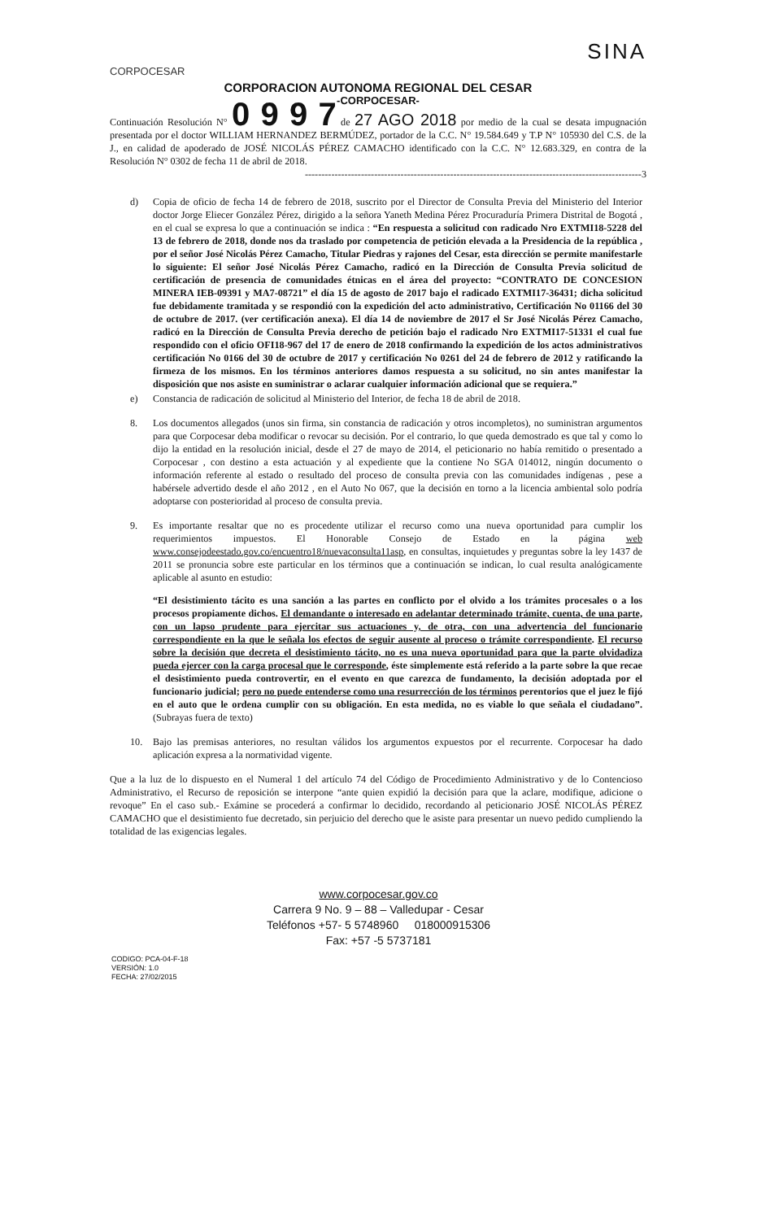CORPOCESAR SINA
CORPORACION AUTONOMA REGIONAL DEL CESAR
-CORPOCESAR-
Continuación Resolución N° 0 9 9 7 de 27 AGO 2018 por medio de la cual se desata impugnación presentada por el doctor WILLIAM HERNANDEZ BERMÚDEZ, portador de la C.C. N° 19.584.649 y T.P N° 105930 del C.S. de la J., en calidad de apoderado de JOSÉ NICOLÁS PÉREZ CAMACHO identificado con la C.C. N° 12.683.329, en contra de la Resolución N° 0302 de fecha 11 de abril de 2018.
------------------------------------------------------------------------------------------------------3
d) Copia de oficio de fecha 14 de febrero de 2018, suscrito por el Director de Consulta Previa del Ministerio del Interior doctor Jorge Eliecer González Pérez, dirigido a la señora Yaneth Medina Pérez Procuraduría Primera Distrital de Bogotá , en el cual se expresa lo que a continuación se indica : “En respuesta a solicitud con radicado Nro EXTMI18-5228 del 13 de febrero de 2018, donde nos da traslado por competencia de petición elevada a la Presidencia de la república , por el señor José Nicolás Pérez Camacho, Titular Piedras y rajones del Cesar, esta dirección se permite manifestarle lo siguiente: El señor José Nicolás Pérez Camacho, radicó en la Dirección de Consulta Previa solicitud de certificación de presencia de comunidades étnicas en el área del proyecto: “CONTRATO DE CONCESION MINERA IEB-09391 y MA7-08721” el día 15 de agosto de 2017 bajo el radicado EXTMI17-36431; dicha solicitud fue debidamente tramitada y se respondió con la expedición del acto administrativo, Certificación No 01166 del 30 de octubre de 2017. (ver certificación anexa). El día 14 de noviembre de 2017 el Sr José Nicolás Pérez Camacho, radicó en la Dirección de Consulta Previa derecho de petición bajo el radicado Nro EXTMI17-51331 el cual fue respondido con el oficio OFI18-967 del 17 de enero de 2018 confirmando la expedición de los actos administrativos certificación No 0166 del 30 de octubre de 2017 y certificación No 0261 del 24 de febrero de 2012 y ratificando la firmeza de los mismos. En los términos anteriores damos respuesta a su solicitud, no sin antes manifestar la disposición que nos asiste en suministrar o aclarar cualquier información adicional que se requiera.”
e) Constancia de radicación de solicitud al Ministerio del Interior, de fecha 18 de abril de 2018.
8. Los documentos allegados (unos sin firma, sin constancia de radicación y otros incompletos), no suministran argumentos para que Corpocesar deba modificar o revocar su decisión. Por el contrario, lo que queda demostrado es que tal y como lo dijo la entidad en la resolución inicial, desde el 27 de mayo de 2014, el peticionario no había remitido o presentado a Corpocesar , con destino a esta actuación y al expediente que la contiene No SGA 014012, ningún documento o información referente al estado o resultado del proceso de consulta previa con las comunidades indígenas , pese a habérsele advertido desde el año 2012 , en el Auto No 067, que la decisión en torno a la licencia ambiental solo podría adoptarse con posterioridad al proceso de consulta previa.
9. Es importante resaltar que no es procedente utilizar el recurso como una nueva oportunidad para cumplir los requerimientos impuestos. El Honorable Consejo de Estado en la página web www.consejodeestado.gov.co/encuentro18/nuevaconsulta11asp, en consultas, inquietudes y preguntas sobre la ley 1437 de 2011 se pronuncia sobre este particular en los términos que a continuación se indican, lo cual resulta analógicamente aplicable al asunto en estudio:
“El desistimiento tácito es una sanción a las partes en conflicto por el olvido a los trámites procesales o a los procesos propiamente dichos. El demandante o interesado en adelantar determinado trámite, cuenta, de una parte, con un lapso prudente para ejercitar sus actuaciones y, de otra, con una advertencia del funcionario correspondiente en la que le señala los efectos de seguir ausente al proceso o trámite correspondiente. El recurso sobre la decisión que decreta el desistimiento tácito, no es una nueva oportunidad para que la parte olvidadiza pueda ejercer con la carga procesal que le corresponde, éste simplemente está referido a la parte sobre la que recae el desistimiento pueda controvertir, en el evento en que carezca de fundamento, la decisión adoptada por el funcionario judicial; pero no puede entenderse como una resurrección de los términos perentorios que el juez le fijó en el auto que le ordena cumplir con su obligación. En esta medida, no es viable lo que señala el ciudadano”. (Subrayas fuera de texto)
10. Bajo las premisas anteriores, no resultan válidos los argumentos expuestos por el recurrente. Corpocesar ha dado aplicación expresa a la normatividad vigente.
Que a la luz de lo dispuesto en el Numeral 1 del artículo 74 del Código de Procedimiento Administrativo y de lo Contencioso Administrativo, el Recurso de reposición se interpone “ante quien expidió la decisión para que la aclare, modifique, adicione o revoque” En el caso sub.- Exámine se procederá a confirmar lo decidido, recordando al peticionario JOSÉ NICOLÁS PÉREZ CAMACHO que el desistimiento fue decretado, sin perjuicio del derecho que le asiste para presentar un nuevo pedido cumpliendo la totalidad de las exigencias legales.
www.corpocesar.gov.co
Carrera 9 No. 9 – 88 – Valledupar - Cesar
Teléfonos +57- 5 5748960 018000915306
Fax: +57 -5 5737181
CODIGO: PCA-04-F-18
VERSIÓN: 1.0
FECHA: 27/02/2015